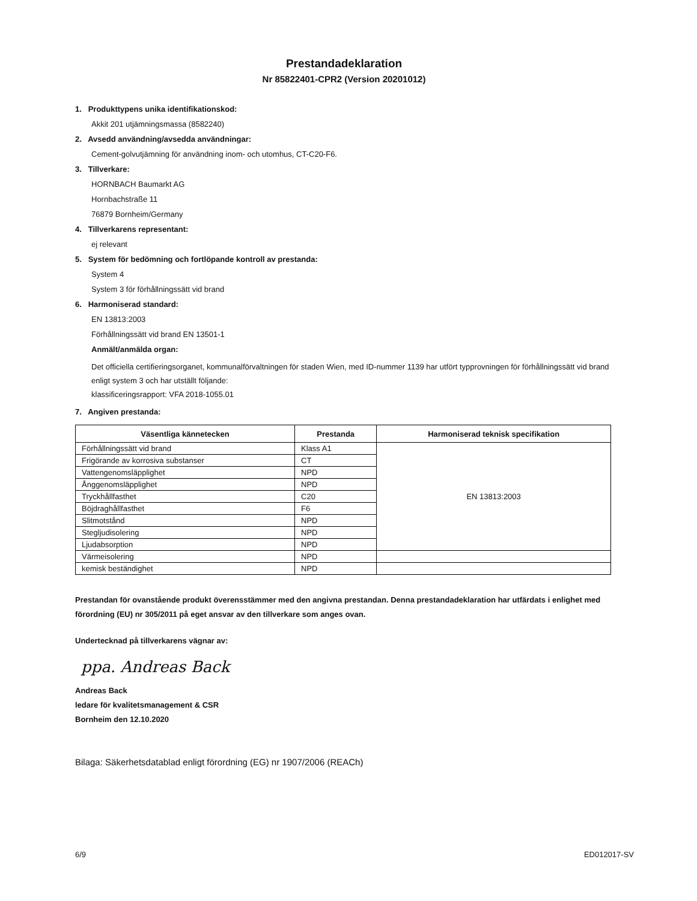Prestandadeklaration
Nr 85822401-CPR2 (Version 20201012)
1. Produkttypens unika identifikationskod:
Akkit 201 utjämningsmassa (8582240)
2. Avsedd användning/avsedda användningar:
Cement-golvutjämning för användning inom- och utomhus, CT-C20-F6.
3. Tillverkare:
HORNBACH Baumarkt AG
Hornbachstraße 11
76879 Bornheim/Germany
4. Tillverkarens representant:
ej relevant
5. System för bedömning och fortlöpande kontroll av prestanda:
System 4
System 3 för förhållningssätt vid brand
6. Harmoniserad standard:
EN 13813:2003
Förhållningssätt vid brand EN 13501-1
Anmält/anmälda organ:
Det officiella certifieringsorganet, kommunalförvaltningen för staden Wien, med ID-nummer 1139 har utfört typprovningen för förhållningssätt vid brand enligt system 3 och har utställt följande:
klassificeringsrapport: VFA 2018-1055.01
7. Angiven prestanda:
| Väsentliga kännetecken | Prestanda | Harmoniserad teknisk specifikation |
| --- | --- | --- |
| Förhållningssätt vid brand | Klass A1 | EN 13813:2003 |
| Frigörande av korrosiva substanser | CT | |
| Vattengenomsläpplighet | NPD | |
| Ånggenomsläpplighet | NPD | |
| Tryckhållfasthet | C20 | |
| Böjdraghållfasthet | F6 | |
| Slitmotstånd | NPD | |
| Stegljudisolering | NPD | |
| Ljudabsorption | NPD | |
| Värmeisolering | NPD | |
| kemisk beständighet | NPD | |
Prestandan för ovanstående produkt överensstämmer med den angivna prestandan. Denna prestandadeklaration har utfärdats i enlighet med förordning (EU) nr 305/2011 på eget ansvar av den tillverkare som anges ovan.
Undertecknad på tillverkarens vägnar av:
ppa. Andreas Back
Andreas Back
ledare för kvalitetsmanagement & CSR
Bornheim den 12.10.2020
Bilaga: Säkerhetsdatablad enligt förordning (EG) nr 1907/2006 (REACh)
6/9 ED012017-SV